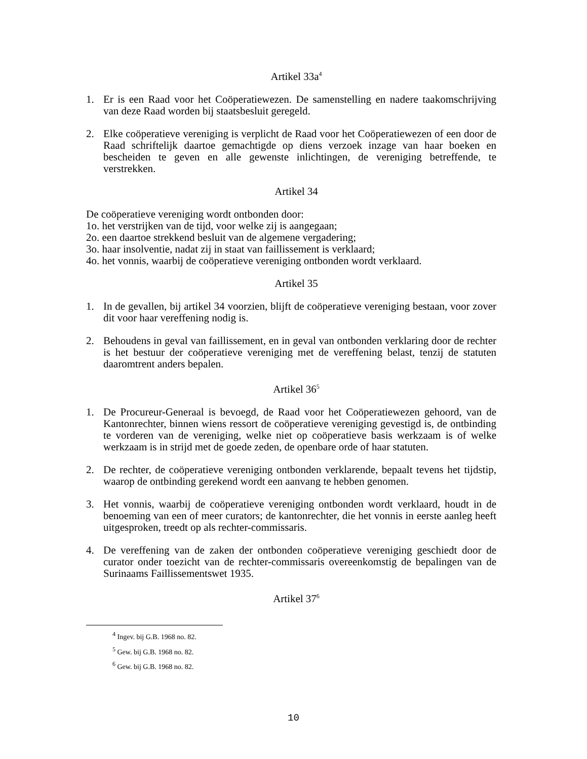Artikel 33a<sup>4</sup>
1. Er is een Raad voor het Coöperatiewezen. De samenstelling en nadere taakomschrijving van deze Raad worden bij staatsbesluit geregeld.
2. Elke coöperatieve vereniging is verplicht de Raad voor het Coöperatiewezen of een door de Raad schriftelijk daartoe gemachtigde op diens verzoek inzage van haar boeken en bescheiden te geven en alle gewenste inlichtingen, de vereniging betreffende, te verstrekken.
Artikel 34
De coöperatieve vereniging wordt ontbonden door:
1o. het verstrijken van de tijd, voor welke zij is aangegaan;
2o. een daartoe strekkend besluit van de algemene vergadering;
3o. haar insolventie, nadat zij in staat van faillissement is verklaard;
4o. het vonnis, waarbij de coöperatieve vereniging ontbonden wordt verklaard.
Artikel 35
1. In de gevallen, bij artikel 34 voorzien, blijft de coöperatieve vereniging bestaan, voor zover dit voor haar vereffening nodig is.
2. Behoudens in geval van faillissement, en in geval van ontbonden verklaring door de rechter is het bestuur der coöperatieve vereniging met de vereffening belast, tenzij de statuten daaromtrent anders bepalen.
Artikel 36<sup>5</sup>
1. De Procureur-Generaal is bevoegd, de Raad voor het Coöperatiewezen gehoord, van de Kantonrechter, binnen wiens ressort de coöperatieve vereniging gevestigd is, de ontbinding te vorderen van de vereniging, welke niet op coöperatieve basis werkzaam is of welke werkzaam is in strijd met de goede zeden, de openbare orde of haar statuten.
2. De rechter, de coöperatieve vereniging ontbonden verklarende, bepaalt tevens het tijdstip, waarop de ontbinding gerekend wordt een aanvang te hebben genomen.
3. Het vonnis, waarbij de coöperatieve vereniging ontbonden wordt verklaard, houdt in de benoeming van een of meer curators; de kantonrechter, die het vonnis in eerste aanleg heeft uitgesproken, treedt op als rechter-commissaris.
4. De vereffening van de zaken der ontbonden coöperatieve vereniging geschiedt door de curator onder toezicht van de rechter-commissaris overeenkomstig de bepalingen van de Surinaams Faillissementswet 1935.
Artikel 37<sup>6</sup>
<sup>4</sup> Ingev. bij G.B. 1968 no. 82.
<sup>5</sup> Gew. bij G.B. 1968 no. 82.
<sup>6</sup> Gew. bij G.B. 1968 no. 82.
10